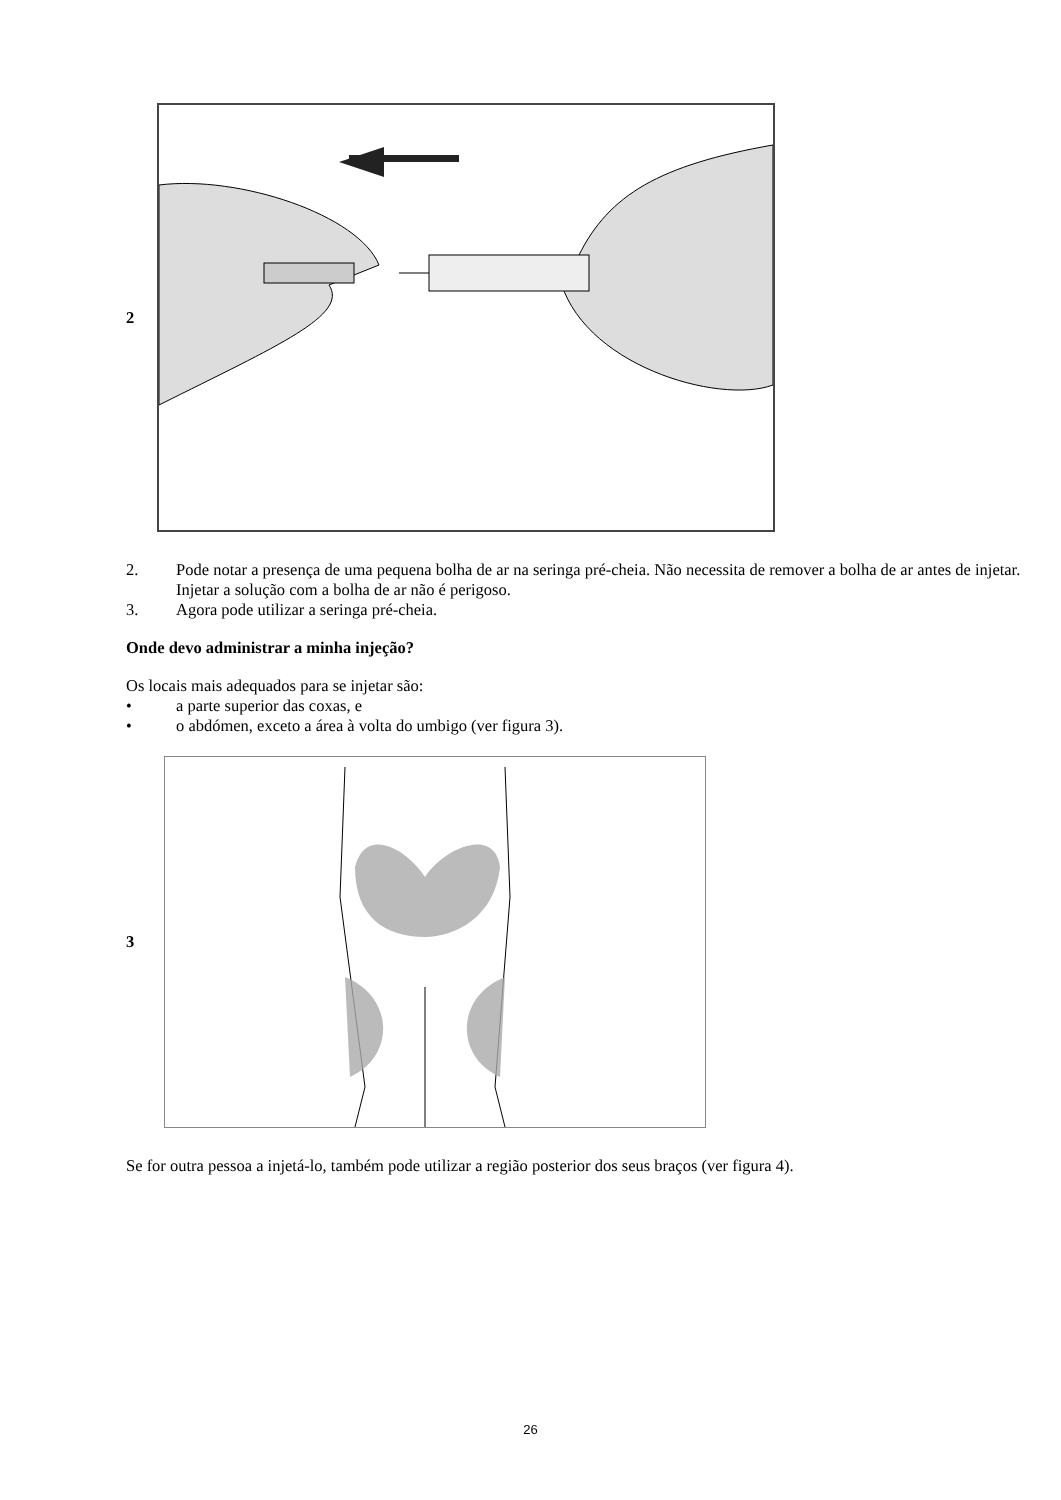2
2.
Pode notar a presença de uma pequena bolha de ar na seringa pré-cheia. Não necessita de remover a bolha de ar antes de injetar. Injetar a solução com a bolha de ar não é perigoso.
3.
Agora pode utilizar a seringa pré-cheia.
Onde devo administrar a minha injeção?
Os locais mais adequados para se injetar são:
•
a parte superior das coxas, e
•
o abdómen, exceto a área à volta do umbigo (ver figura 3).
3
Se for outra pessoa a injetá-lo, também pode utilizar a região posterior dos seus braços (ver figura 4).
26